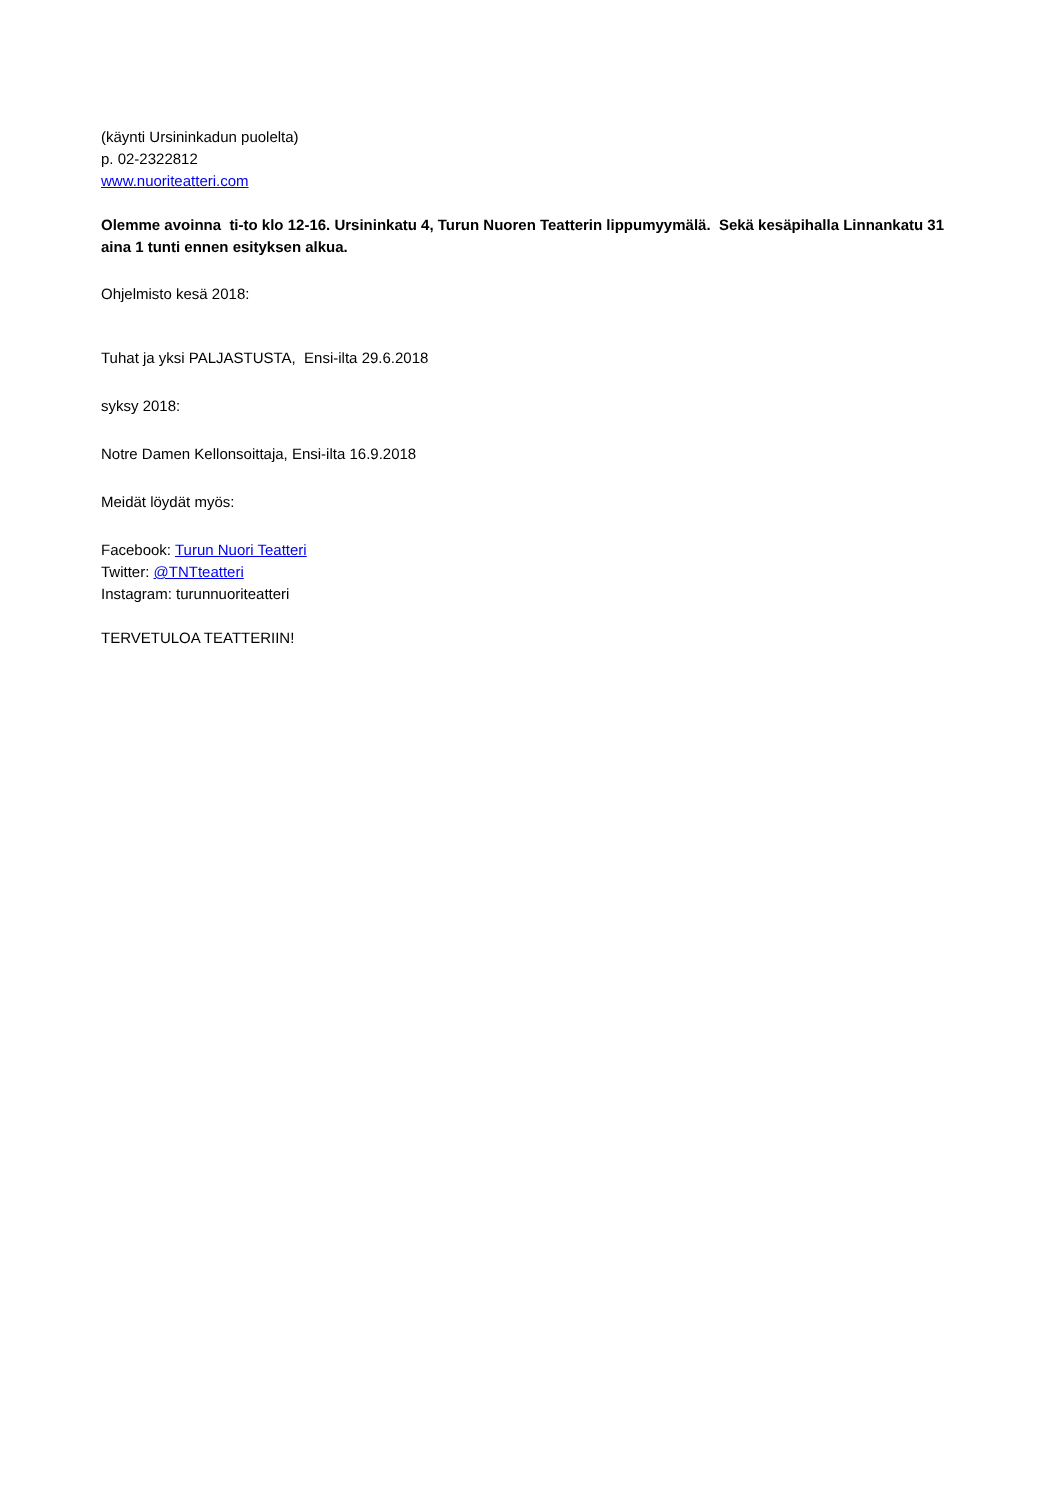(käynti Ursininkadun puolelta)
p. 02-2322812
www.nuoriteatteri.com
Olemme avoinna ti-to klo 12-16. Ursininkatu 4, Turun Nuoren Teatterin lippumyymälä. Sekä kesäpihalla Linnankatu 31 aina 1 tunti ennen esityksen alkua.
Ohjelmisto kesä 2018:
Tuhat ja yksi PALJASTUSTA, Ensi-ilta 29.6.2018
syksy 2018:
Notre Damen Kellonsoittaja, Ensi-ilta 16.9.2018
Meidät löydät myös:
Facebook: Turun Nuori Teatteri
Twitter: @TNTteatteri
Instagram: turunnuoriteatteri
TERVETULOA TEATTERIIN!